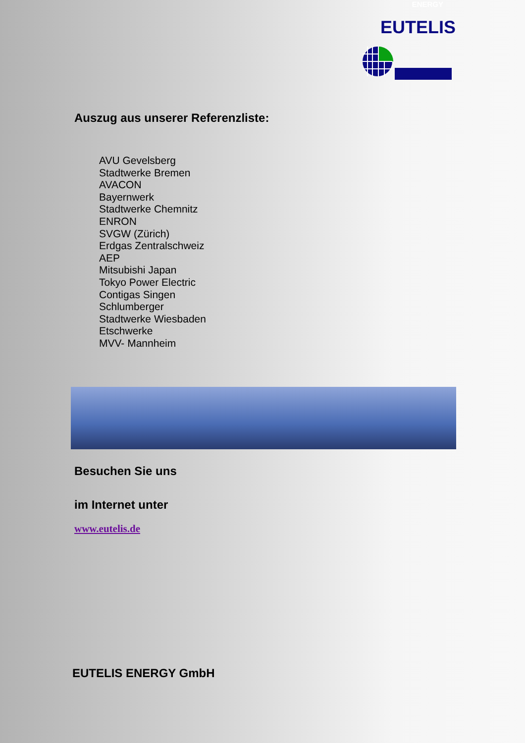ENERGY
EUTELIS
Auszug aus unserer Referenzliste:
AVU Gevelsberg
Stadtwerke Bremen
AVACON
Bayernwerk
Stadtwerke Chemnitz
ENRON
SVGW (Zürich)
Erdgas Zentralschweiz
AEP
Mitsubishi Japan
Tokyo Power Electric
Contigas Singen
Schlumberger
Stadtwerke Wiesbaden
Etschwerke
MVV- Mannheim
Besuchen Sie uns
im Internet unter
www.eutelis.de
EUTELIS ENERGY GmbH